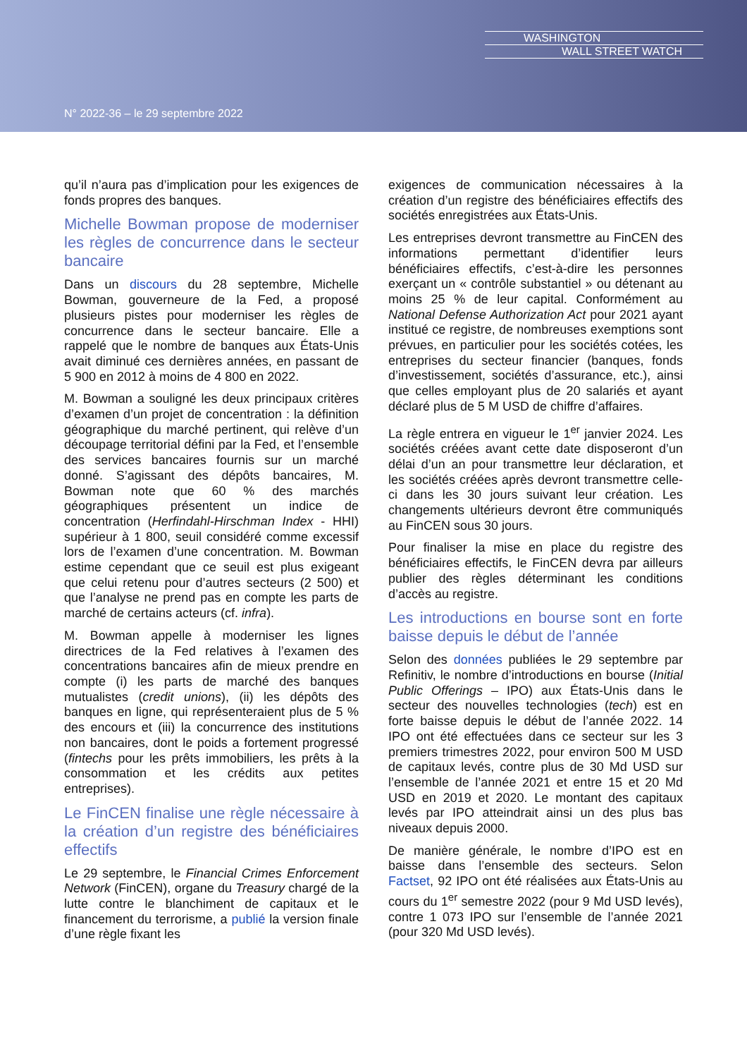WASHINGTON
WALL STREET WATCH
N° 2022-36 – le 29 septembre 2022
qu’il n’aura pas d’implication pour les exigences de fonds propres des banques.
Michelle Bowman propose de moderniser les règles de concurrence dans le secteur bancaire
Dans un discours du 28 septembre, Michelle Bowman, gouverneure de la Fed, a proposé plusieurs pistes pour moderniser les règles de concurrence dans le secteur bancaire. Elle a rappelé que le nombre de banques aux États-Unis avait diminué ces dernières années, en passant de 5 900 en 2012 à moins de 4 800 en 2022.
M. Bowman a souligné les deux principaux critères d’examen d’un projet de concentration : la définition géographique du marché pertinent, qui relève d’un découpage territorial défini par la Fed, et l’ensemble des services bancaires fournis sur un marché donné. S’agissant des dépôts bancaires, M. Bowman note que 60 % des marchés géographiques présentent un indice de concentration (Herfindahl-Hirschman Index - HHI) supérieur à 1 800, seuil considéré comme excessif lors de l’examen d’une concentration. M. Bowman estime cependant que ce seuil est plus exigeant que celui retenu pour d’autres secteurs (2 500) et que l’analyse ne prend pas en compte les parts de marché de certains acteurs (cf. infra).
M. Bowman appelle à moderniser les lignes directrices de la Fed relatives à l’examen des concentrations bancaires afin de mieux prendre en compte (i) les parts de marché des banques mutualistes (credit unions), (ii) les dépôts des banques en ligne, qui représenteraient plus de 5 % des encours et (iii) la concurrence des institutions non bancaires, dont le poids a fortement progressé (fintechs pour les prêts immobiliers, les prêts à la consommation et les crédits aux petites entreprises).
Le FinCEN finalise une règle nécessaire à la création d’un registre des bénéficiaires effectifs
Le 29 septembre, le Financial Crimes Enforcement Network (FinCEN), organe du Treasury chargé de la lutte contre le blanchiment de capitaux et le financement du terrorisme, a publié la version finale d’une règle fixant les
exigences de communication nécessaires à la création d’un registre des bénéficiaires effectifs des sociétés enregistrées aux États-Unis.
Les entreprises devront transmettre au FinCEN des informations permettant d’identifier leurs bénéficiaires effectifs, c’est-à-dire les personnes exerçant un « contrôle substantiel » ou détenant au moins 25 % de leur capital. Conformément au National Defense Authorization Act pour 2021 ayant institué ce registre, de nombreuses exemptions sont prévues, en particulier pour les sociétés cotées, les entreprises du secteur financier (banques, fonds d’investissement, sociétés d’assurance, etc.), ainsi que celles employant plus de 20 salariés et ayant déclaré plus de 5 M USD de chiffre d’affaires.
La règle entrera en vigueur le 1<sup>er</sup> janvier 2024. Les sociétés créées avant cette date disposeront d’un délai d’un an pour transmettre leur déclaration, et les sociétés créées après devront transmettre celle-ci dans les 30 jours suivant leur création. Les changements ultérieurs devront être communiqués au FinCEN sous 30 jours.
Pour finaliser la mise en place du registre des bénéficiaires effectifs, le FinCEN devra par ailleurs publier des règles déterminant les conditions d’accès au registre.
Les introductions en bourse sont en forte baisse depuis le début de l’année
Selon des données publiées le 29 septembre par Refinitiv, le nombre d’introductions en bourse (Initial Public Offerings – IPO) aux États-Unis dans le secteur des nouvelles technologies (tech) est en forte baisse depuis le début de l’année 2022. 14 IPO ont été effectuées dans ce secteur sur les 3 premiers trimestres 2022, pour environ 500 M USD de capitaux levés, contre plus de 30 Md USD sur l’ensemble de l’année 2021 et entre 15 et 20 Md USD en 2019 et 2020. Le montant des capitaux levés par IPO atteindrait ainsi un des plus bas niveaux depuis 2000.
De manière générale, le nombre d’IPO est en baisse dans l’ensemble des secteurs. Selon Factset, 92 IPO ont été réalisées aux États-Unis au cours du 1<sup>er</sup> semestre 2022 (pour 9 Md USD levés), contre 1 073 IPO sur l’ensemble de l’année 2021 (pour 320 Md USD levés).